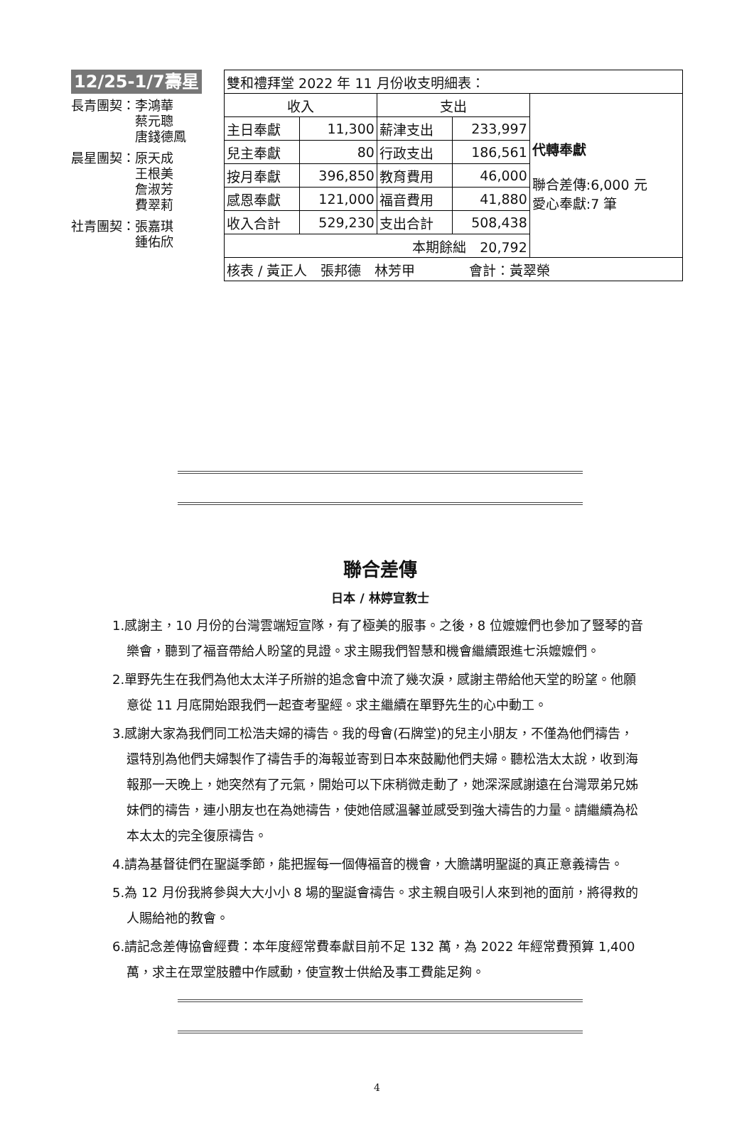12/25-1/7壽星
長青團契：李鴻華
　　　　　蔡元聰
　　　　　唐錢德鳳
晨星團契：原天成
　　　　　王根美
　　　　　詹淑芳
　　　　　費翠莉
社青團契：張嘉琪
　　　　　鍾佑欣
| 雙和禮拜堂 2022 年 11 月份收支明細表： | | | | |
| 收入 | | 支出 | | 代轉奉獻 聯合差傳:6,000 元 愛心奉獻:7 筆 |
| 主日奉獻 | 11,300 | 薪津支出 | 233,997 | |
| 兒主奉獻 | 80 | 行政支出 | 186,561 | |
| 按月奉獻 | 396,850 | 教育費用 | 46,000 | |
| 感恩奉獻 | 121,000 | 福音費用 | 41,880 | |
| 收入合計 | 529,230 | 支出合計 | 508,438 | |
| 本期餘絀 20,792 | | | | |
| 核表 / 黃正人 張邦德 林芳甲 會計：黃翠榮 | | | | |
聯合差傳
日本 / 林婷宣教士
1.感謝主，10 月份的台灣雲端短宣隊，有了極美的服事。之後，8 位嬤嬤們也參加了豎琴的音樂會，聽到了福音帶給人盼望的見證。求主賜我們智慧和機會繼續跟進七浜嬤嬤們。
2.單野先生在我們為他太太洋子所辦的追念會中流了幾次淚，感謝主帶給他天堂的盼望。他願意從 11 月底開始跟我們一起查考聖經。求主繼續在單野先生的心中動工。
3.感謝大家為我們同工松浩夫婦的禱告。我的母會(石牌堂)的兒主小朋友，不僅為他們禱告，還特別為他們夫婦製作了禱告手的海報並寄到日本來鼓勵他們夫婦。聽松浩太太說，收到海報那一天晚上，她突然有了元氣，開始可以下床稍微走動了，她深深感謝遠在台灣眾弟兄姊妹們的禱告，連小朋友也在為她禱告，使她倍感溫馨並感受到強大禱告的力量。請繼續為松本太太的完全復原禱告。
4.請為基督徒們在聖誕季節，能把握每一個傳福音的機會，大膽講明聖誕的真正意義禱告。
5.為 12 月份我將參與大大小小 8 場的聖誕會禱告。求主親自吸引人來到祂的面前，將得救的人賜給祂的教會。
6.請記念差傳協會經費：本年度經常費奉獻目前不足 132 萬，為 2022 年經常費預算 1,400 萬，求主在眾堂肢體中作感動，使宣教士供給及事工費能足夠。
4